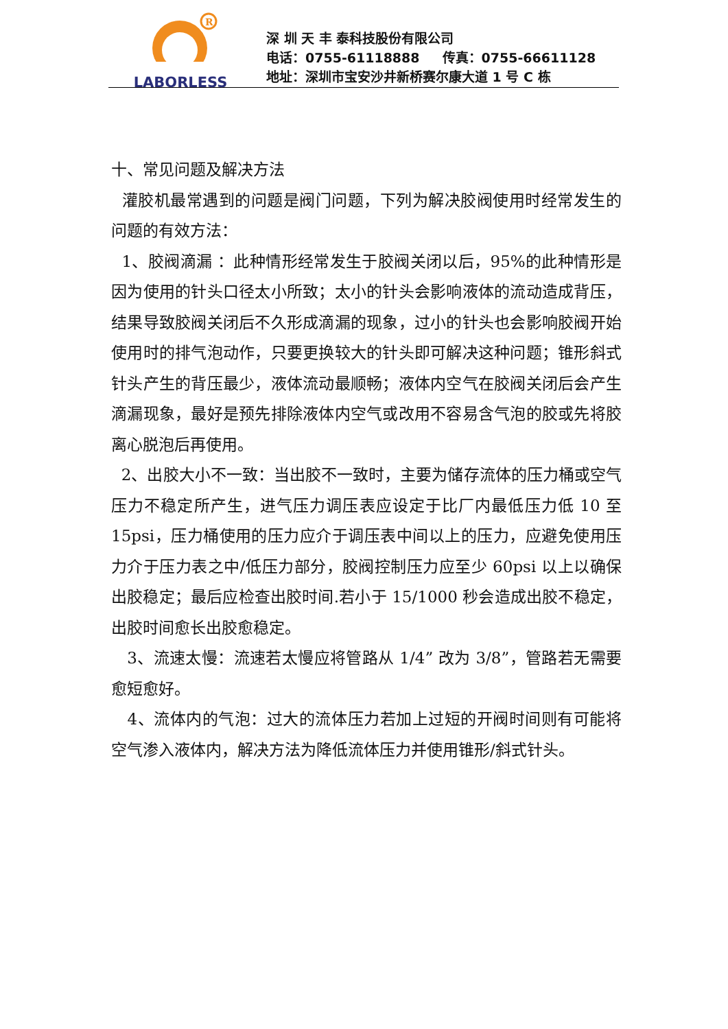R
LABORLESS
深 圳 天 丰 泰科技股份有限公司
电话：0755-61118888 传真：0755-66611128
地址：深圳市宝安沙井新桥赛尔康大道 1 号 C 栋
十、常见问题及解决方法
灌胶机最常遇到的问题是阀门问题，下列为解决胶阀使用时经常发生的问题的有效方法：
1、胶阀滴漏 ：此种情形经常发生于胶阀关闭以后，95%的此种情形是因为使用的针头口径太小所致；太小的针头会影响液体的流动造成背压，结果导致胶阀关闭后不久形成滴漏的现象，过小的针头也会影响胶阀开始使用时的排气泡动作，只要更换较大的针头即可解决这种问题；锥形斜式针头产生的背压最少，液体流动最顺畅；液体内空气在胶阀关闭后会产生滴漏现象，最好是预先排除液体内空气或改用不容易含气泡的胶或先将胶离心脱泡后再使用。
2、出胶大小不一致：当出胶不一致时，主要为储存流体的压力桶或空气压力不稳定所产生，进气压力调压表应设定于比厂内最低压力低 10 至 15psi，压力桶使用的压力应介于调压表中间以上的压力，应避免使用压力介于压力表之中/低压力部分，胶阀控制压力应至少 60psi 以上以确保出胶稳定；最后应检查出胶时间.若小于 15/1000 秒会造成出胶不稳定，出胶时间愈长出胶愈稳定。
3、流速太慢：流速若太慢应将管路从 1/4” 改为 3/8”，管路若无需要愈短愈好。
4、流体内的气泡：过大的流体压力若加上过短的开阀时间则有可能将空气渗入液体内，解决方法为降低流体压力并使用锥形/斜式针头。